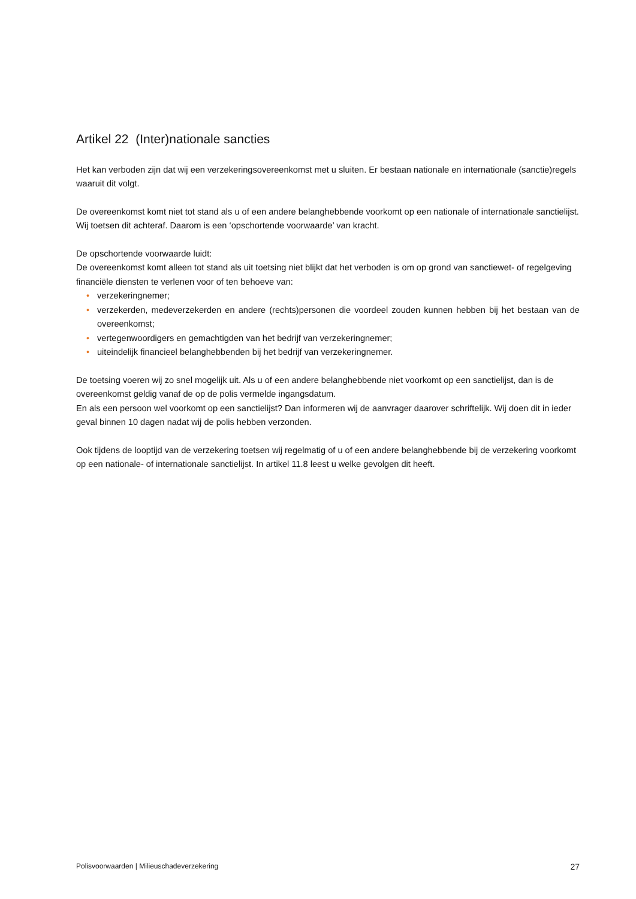Artikel 22 (Inter)nationale sancties
Het kan verboden zijn dat wij een verzekeringsovereenkomst met u sluiten. Er bestaan nationale en internationale (sanctie)regels waaruit dit volgt.
De overeenkomst komt niet tot stand als u of een andere belanghebbende voorkomt op een nationale of internationale sanctielijst. Wij toetsen dit achteraf. Daarom is een ‘opschortende voorwaarde’ van kracht.
De opschortende voorwaarde luidt:
De overeenkomst komt alleen tot stand als uit toetsing niet blijkt dat het verboden is om op grond van sanctiewet- of regelgeving financiële diensten te verlenen voor of ten behoeve van:
• verzekeringnemer;
• verzekerden, medeverzekerden en andere (rechts)personen die voordeel zouden kunnen hebben bij het bestaan van de overeenkomst;
• vertegenwoordigers en gemachtigden van het bedrijf van verzekeringnemer;
• uiteindelijk financieel belanghebbenden bij het bedrijf van verzekeringnemer.
De toetsing voeren wij zo snel mogelijk uit. Als u of een andere belanghebbende niet voorkomt op een sanctielijst, dan is de overeenkomst geldig vanaf de op de polis vermelde ingangsdatum.
En als een persoon wel voorkomt op een sanctielijst? Dan informeren wij de aanvrager daarover schriftelijk. Wij doen dit in ieder geval binnen 10 dagen nadat wij de polis hebben verzonden.
Ook tijdens de looptijd van de verzekering toetsen wij regelmatig of u of een andere belanghebbende bij de verzekering voorkomt op een nationale- of internationale sanctielijst. In artikel 11.8 leest u welke gevolgen dit heeft.
Polisvoorwaarden | Milieuschadeverzekering 27